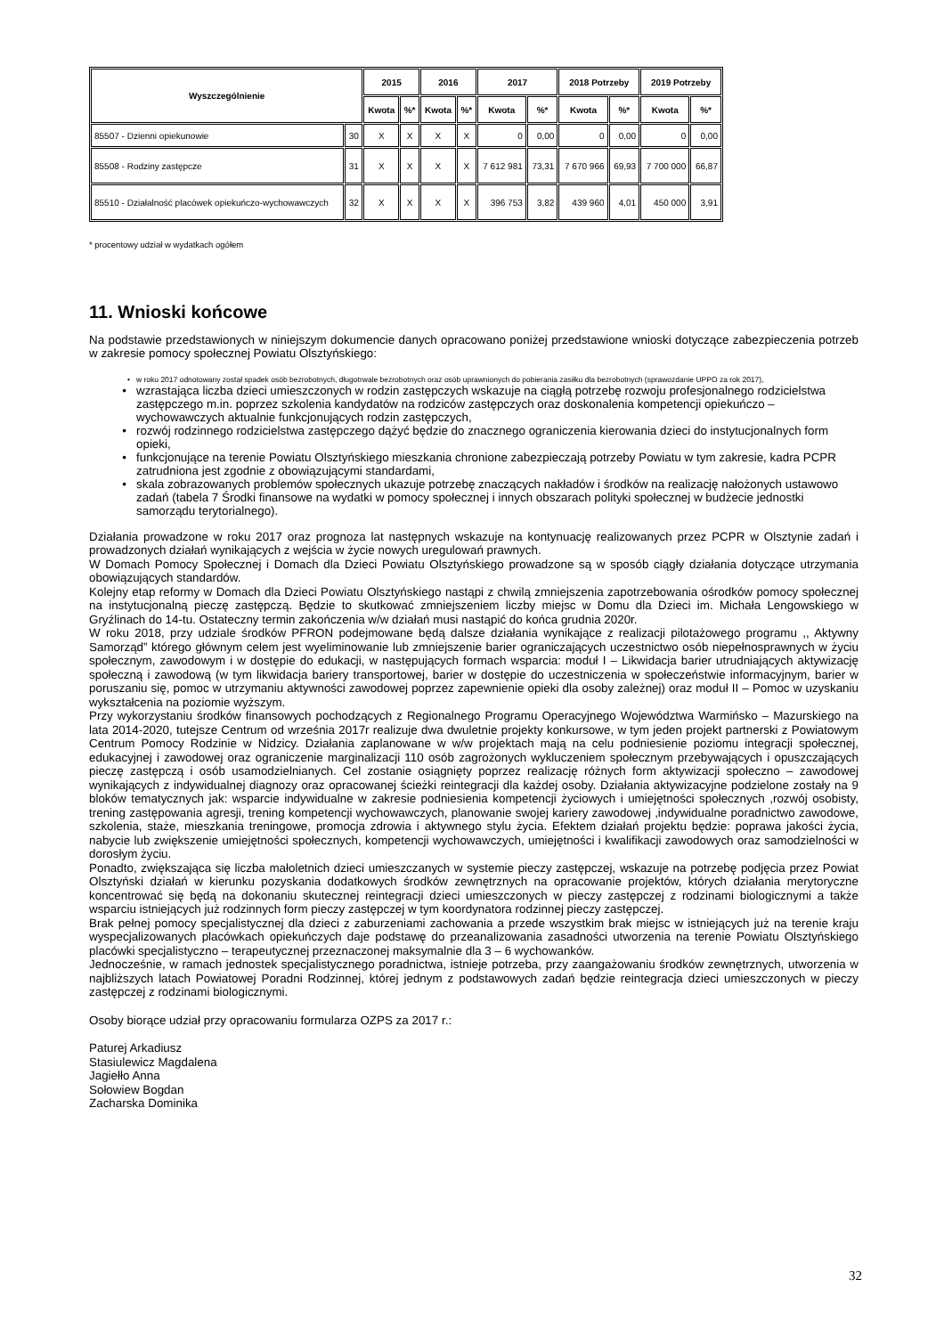| Wyszczególnienie | | 2015 | | 2016 | | 2017 | | 2018 Potrzeby | | 2019 Potrzeby | |
| --- | --- | --- | --- | --- | --- | --- | --- | --- | --- | --- | --- |
| | | Kwota | %* | Kwota | %* | Kwota | %* | Kwota | %* | Kwota | %* |
| 85507 - Dzienni opiekunowie | 30 | X | X | X | X | 0 | 0,00 | 0 | 0,00 | 0 | 0,00 |
| 85508 - Rodziny zastępcze | 31 | X | X | X | X | 7 612 981 | 73,31 | 7 670 966 | 69,93 | 7 700 000 | 66,87 |
| 85510 - Działalność placówek opiekuńczo-wychowawczych | 32 | X | X | X | X | 396 753 | 3,82 | 439 960 | 4,01 | 450 000 | 3,91 |
* procentowy udział w wydatkach ogółem
11. Wnioski końcowe
Na podstawie przedstawionych w niniejszym dokumencie danych opracowano poniżej przedstawione wnioski dotyczące zabezpieczenia potrzeb w zakresie pomocy społecznej Powiatu Olsztyńskiego:
w roku 2017 odnotowany został spadek osób bezrobotnych, długotrwale bezrobotnych oraz osób uprawnionych do pobierania zasiłku dla bezrobotnych (sprawozdanie UPPO za rok 2017),
wzrastająca liczba dzieci umieszczonych w rodzin zastępczych wskazuje na ciągłą potrzebę rozwoju profesjonalnego rodzicielstwa zastępczego m.in. poprzez szkolenia kandydatów na rodziców zastępczych oraz doskonalenia kompetencji opiekuńczo – wychowawczych aktualnie funkcjonujących rodzin zastępczych,
rozwój rodzinnego rodzicielstwa zastępczego dążyć będzie do znacznego ograniczenia kierowania dzieci do instytucjonalnych form opieki,
funkcjonujące na terenie Powiatu Olsztyńskiego mieszkania chronione zabezpieczają potrzeby Powiatu w tym zakresie, kadra PCPR zatrudniona jest zgodnie z obowiązującymi standardami,
skala zobrazowanych problemów społecznych ukazuje potrzebę znaczących nakładów i środków na realizację nałożonych ustawowo zadań (tabela 7 Środki finansowe na wydatki w pomocy społecznej i innych obszarach polityki społecznej w budżecie jednostki samorządu terytorialnego).
Działania prowadzone w roku 2017 oraz prognoza lat następnych wskazuje na kontynuację realizowanych przez PCPR w Olsztynie zadań i prowadzonych działań wynikających z wejścia w życie nowych uregulowań prawnych.
W Domach Pomocy Społecznej i Domach dla Dzieci Powiatu Olsztyńskiego prowadzone są w sposób ciągły działania dotyczące utrzymania obowiązujących standardów.
Kolejny etap reformy w Domach dla Dzieci Powiatu Olsztyńskiego nastąpi z chwilą zmniejszenia zapotrzebowania ośrodków pomocy społecznej na instytucjonalną pieczę zastępczą. Będzie to skutkować zmniejszeniem liczby miejsc w Domu dla Dzieci im. Michała Lengowskiego w Gryźlinach do 14-tu. Ostateczny termin zakończenia w/w działań musi nastąpić do końca grudnia 2020r.
W roku 2018, przy udziale środków PFRON podejmowane będą dalsze działania wynikające z realizacji pilotażowego programu ,, Aktywny Samorząd” którego głównym celem jest wyeliminowanie lub zmniejszenie barier ograniczających uczestnictwo osób niepełnosprawnych w życiu społecznym, zawodowym i w dostępie do edukacji, w następujących formach wsparcia: moduł I – Likwidacja barier utrudniających aktywizację społeczną i zawodową (w tym likwidacja bariery transportowej, barier w dostępie do uczestniczenia w społeczeństwie informacyjnym, barier w poruszaniu się, pomoc w utrzymaniu aktywności zawodowej poprzez zapewnienie opieki dla osoby zależnej) oraz moduł II – Pomoc w uzyskaniu wykształcenia na poziomie wyższym.
Przy wykorzystaniu środków finansowych pochodzących z Regionalnego Programu Operacyjnego Województwa Warmińsko – Mazurskiego na lata 2014-2020, tutejsze Centrum od września 2017r realizuje dwa dwuletnie projekty konkursowe, w tym jeden projekt partnerski z Powiatowym Centrum Pomocy Rodzinie w Nidzicy. Działania zaplanowane w w/w projektach mają na celu podniesienie poziomu integracji społecznej, edukacyjnej i zawodowej oraz ograniczenie marginalizacji 110 osób zagrożonych wykluczeniem społecznym przebywających i opuszczających pieczę zastępczą i osób usamodzielnianych. Cel zostanie osiągnięty poprzez realizację różnych form aktywizacji społeczno – zawodowej wynikających z indywidualnej diagnozy oraz opracowanej ścieżki reintegracji dla każdej osoby. Działania aktywizacyjne podzielone zostały na 9 bloków tematycznych jak: wsparcie indywidualne w zakresie podniesienia kompetencji życiowych i umiejętności społecznych ,rozwój osobisty, trening zastępowania agresji, trening kompetencji wychowawczych, planowanie swojej kariery zawodowej ,indywidualne poradnictwo zawodowe, szkolenia, staże, mieszkania treningowe, promocja zdrowia i aktywnego stylu życia. Efektem działań projektu będzie: poprawa jakości życia, nabycie lub zwiększenie umiejętności społecznych, kompetencji wychowawczych, umiejętności i kwalifikacji zawodowych oraz samodzielności w dorosłym życiu.
Ponadto, zwiększająca się liczba małoletnich dzieci umieszczanych w systemie pieczy zastępczej, wskazuje na potrzebę podjęcia przez Powiat Olsztyński działań w kierunku pozyskania dodatkowych środków zewnętrznych na opracowanie projektów, których działania merytoryczne koncentrować się będą na dokonaniu skutecznej reintegracji dzieci umieszczonych w pieczy zastępczej z rodzinami biologicznymi a także wsparciu istniejących już rodzinnych form pieczy zastępczej w tym koordynatora rodzinnej pieczy zastępczej.
Brak pełnej pomocy specjalistycznej dla dzieci z zaburzeniami zachowania a przede wszystkim brak miejsc w istniejących już na terenie kraju wyspecjalizowanych placówkach opiekuńczych daje podstawę do przeanalizowania zasadności utworzenia na terenie Powiatu Olsztyńskiego placówki specjalistyczno – terapeutycznej przeznaczonej maksymalnie dla 3 – 6 wychowanków.
Jednocześnie, w ramach jednostek specjalistycznego poradnictwa, istnieje potrzeba, przy zaangażowaniu środków zewnętrznych, utworzenia w najbliższych latach Powiatowej Poradni Rodzinnej, której jednym z podstawowych zadań będzie reintegracja dzieci umieszczonych w pieczy zastępczej z rodzinami biologicznymi.
Osoby biorące udział przy opracowaniu formularza OZPS za 2017 r.:
Paturej Arkadiusz
Stasiulewicz Magdalena
Jagiełło Anna
Sołowiew Bogdan
Zacharska Dominika
32